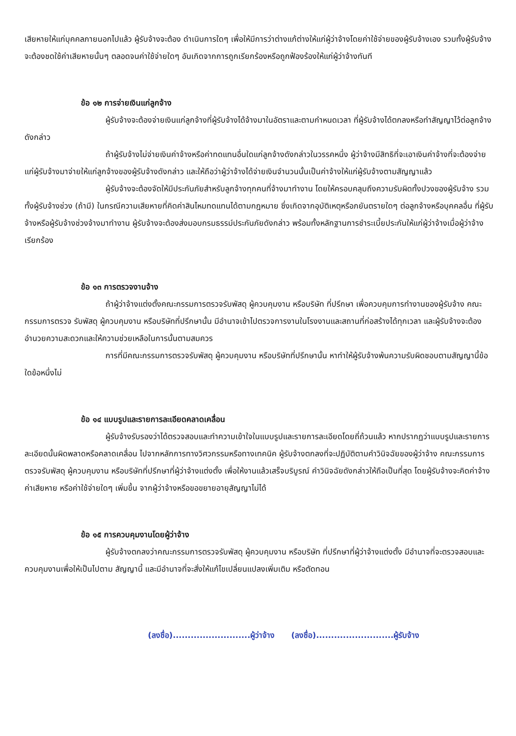เสียหายให้แก่บุคคลภายนอกไปแล้ว ผู้รับจ้างจะต้อง ดำเนินการใดๆ เพื่อให้มีการว่าต่างแก้ต่างให้แก่ผู้ว่าจ้างโดยค่าใช้จ่ายของผู้รับจ้างเอง รวมทั้งผู้รับจ้างจะต้องชดใช้ค่าเสียหายนั้นๆ ตลอดจนค่าใช้จ่ายใดๆ อันเกิดจากการถูกเรียกร้องหรือถูกฟ้องร้องให้แก่ผู้ว่าจ้างทันที
ข้อ ๑๒ การจ่ายเงินแก่ลูกจ้าง
ผู้รับจ้างจะต้องจ่ายเงินแก่ลูกจ้างที่ผู้รับจ้างได้จ้างมาในอัตราและตามกำหนดเวลา ที่ผู้รับจ้างได้ตกลงหรือทำสัญญาไว้ต่อลูกจ้างดังกล่าว
ถ้าผู้รับจ้างไม่จ่ายเงินค่าจ้างหรือค่าทดแทนอื่นใดแก่ลูกจ้างดังกล่าวในวรรคหนึ่ง ผู้ว่าจ้างมีสิทธิที่จะเอาเงินค่าจ้างที่จะต้องจ่ายแก่ผู้รับจ้างมาจ่ายให้แก่ลูกจ้างของผู้รับจ้างดังกล่าว และให้ถือว่าผู้ว่าจ้างได้จ่ายเงินจำนวนนั้นเป็นค่าจ้างให้แก่ผู้รับจ้างตามสัญญาแล้ว
ผู้รับจ้างจะต้องจัดให้มีประกันภัยสำหรับลูกจ้างทุกคนที่จ้างมาทำงาน โดยให้ครอบคลุมถึงความรับผิดทั้งปวงของผู้รับจ้าง รวมทั้งผู้รับจ้างช่วง (ถ้ามี) ในกรณีความเสียหายที่คิดค่าสินไหมทดแทนได้ตามกฎหมาย ซึ่งเกิดจากอุบัติเหตุหรือภยันตรายใดๆ ต่อลูกจ้างหรือบุคคลอื่น ที่ผู้รับจ้างหรือผู้รับจ้างช่วงจ้างมาทำงาน ผู้รับจ้างจะต้องส่งมอบกรมธรรม์ประกันภัยดังกล่าว พร้อมทั้งหลักฐานการชำระเบี้ยประกันให้แก่ผู้ว่าจ้างเมื่อผู้ว่าจ้างเรียกร้อง
ข้อ ๑๓ การตรวจงานจ้าง
ถ้าผู้ว่าจ้างแต่งตั้งคณะกรรมการตรวจรับพัสดุ ผู้ควบคุมงาน หรือบริษัท ที่ปรึกษา เพื่อควบคุมการทำงานของผู้รับจ้าง คณะกรรมการตรวจ รับพัสดุ ผู้ควบคุมงาน หรือบริษัทที่ปรึกษานั้น มีอำนาจเข้าไปตรวจการงานในโรงงานและสถานที่ก่อสร้างได้ทุกเวลา และผู้รับจ้างจะต้องอำนวยความสะดวกและให้ความช่วยเหลือในการนั้นตามสมควร
การที่มีคณะกรรมการตรวจรับพัสดุ ผู้ควบคุมงาน หรือบริษัทที่ปรึกษานั้น หาทำให้ผู้รับจ้างพ้นความรับผิดชอบตามสัญญานี้ข้อใดข้อหนึ่งไม่
ข้อ ๑๔ แบบรูปและรายการละเอียดคลาดเคลื่อน
ผู้รับจ้างรับรองว่าได้ตรวจสอบและทำความเข้าใจในแบบรูปและรายการละเอียดโดยถี่ถ้วนแล้ว หากปรากฏว่าแบบรูปและรายการละเอียดนั้นผิดพลาดหรือคลาดเคลื่อน ไปจากหลักการทางวิศวกรรมหรือทางเทคนิค ผู้รับจ้างตกลงที่จะปฏิบัติตามคำวินิจฉัยของผู้ว่าจ้าง คณะกรรมการตรวจรับพัสดุ ผู้ควบคุมงาน หรือบริษัทที่ปรึกษาที่ผู้ว่าจ้างแต่งตั้ง เพื่อให้งานแล้วเสร็จบริบูรณ์ คำวินิจฉัยดังกล่าวให้ถือเป็นที่สุด โดยผู้รับจ้างจะคิดค่าจ้าง ค่าเสียหาย หรือค่าใช้จ่ายใดๆ เพิ่มขึ้น จากผู้ว่าจ้างหรือขอขยายอายุสัญญาไม่ได้
ข้อ ๑๕ การควบคุมงานโดยผู้ว่าจ้าง
ผู้รับจ้างตกลงว่าคณะกรรมการตรวจรับพัสดุ ผู้ควบคุมงาน หรือบริษัท ที่ปรึกษาที่ผู้ว่าจ้างแต่งตั้ง มีอำนาจที่จะตรวจสอบและควบคุมงานเพื่อให้เป็นไปตาม สัญญานี้ และมีอำนาจที่จะสั่งให้แก้ไขเปลี่ยนแปลงเพิ่มเติม หรือตัดทอน
(ลงชื่อ)..........................ผู้ว่าจ้าง (ลงชื่อ)..........................ผู้รับจ้าง